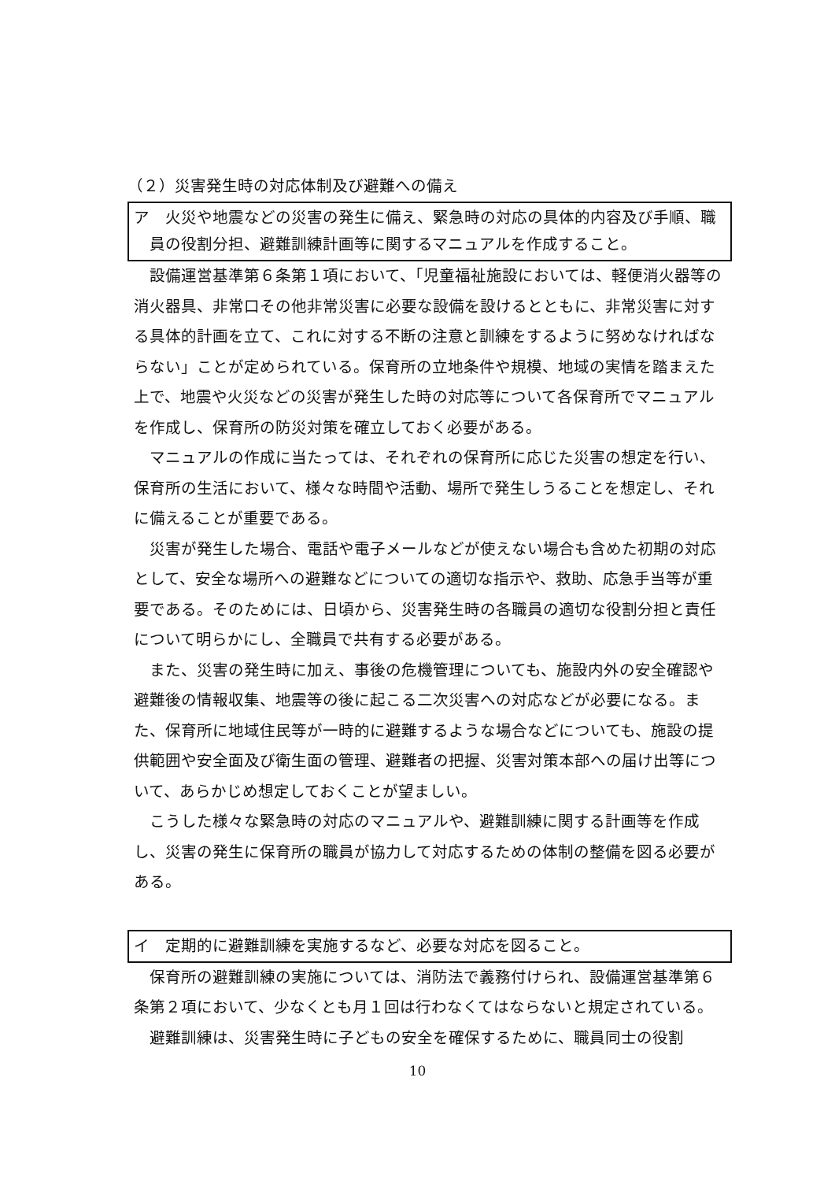（２）災害発生時の対応体制及び避難への備え
ア　火災や地震などの災害の発生に備え、緊急時の対応の具体的内容及び手順、職員の役割分担、避難訓練計画等に関するマニュアルを作成すること。
設備運営基準第６条第１項において、「児童福祉施設においては、軽便消火器等の消火器具、非常口その他非常災害に必要な設備を設けるとともに、非常災害に対する具体的計画を立て、これに対する不断の注意と訓練をするように努めなければならない」ことが定められている。保育所の立地条件や規模、地域の実情を踏まえた上で、地震や火災などの災害が発生した時の対応等について各保育所でマニュアルを作成し、保育所の防災対策を確立しておく必要がある。
マニュアルの作成に当たっては、それぞれの保育所に応じた災害の想定を行い、保育所の生活において、様々な時間や活動、場所で発生しうることを想定し、それに備えることが重要である。
災害が発生した場合、電話や電子メールなどが使えない場合も含めた初期の対応として、安全な場所への避難などについての適切な指示や、救助、応急手当等が重要である。そのためには、日頃から、災害発生時の各職員の適切な役割分担と責任について明らかにし、全職員で共有する必要がある。
また、災害の発生時に加え、事後の危機管理についても、施設内外の安全確認や避難後の情報収集、地震等の後に起こる二次災害への対応などが必要になる。また、保育所に地域住民等が一時的に避難するような場合などについても、施設の提供範囲や安全面及び衛生面の管理、避難者の把握、災害対策本部への届け出等について、あらかじめ想定しておくことが望ましい。
こうした様々な緊急時の対応のマニュアルや、避難訓練に関する計画等を作成し、災害の発生に保育所の職員が協力して対応するための体制の整備を図る必要がある。
イ　定期的に避難訓練を実施するなど、必要な対応を図ること。
保育所の避難訓練の実施については、消防法で義務付けられ、設備運営基準第６条第２項において、少なくとも月１回は行わなくてはならないと規定されている。
避難訓練は、災害発生時に子どもの安全を確保するために、職員同士の役割
10